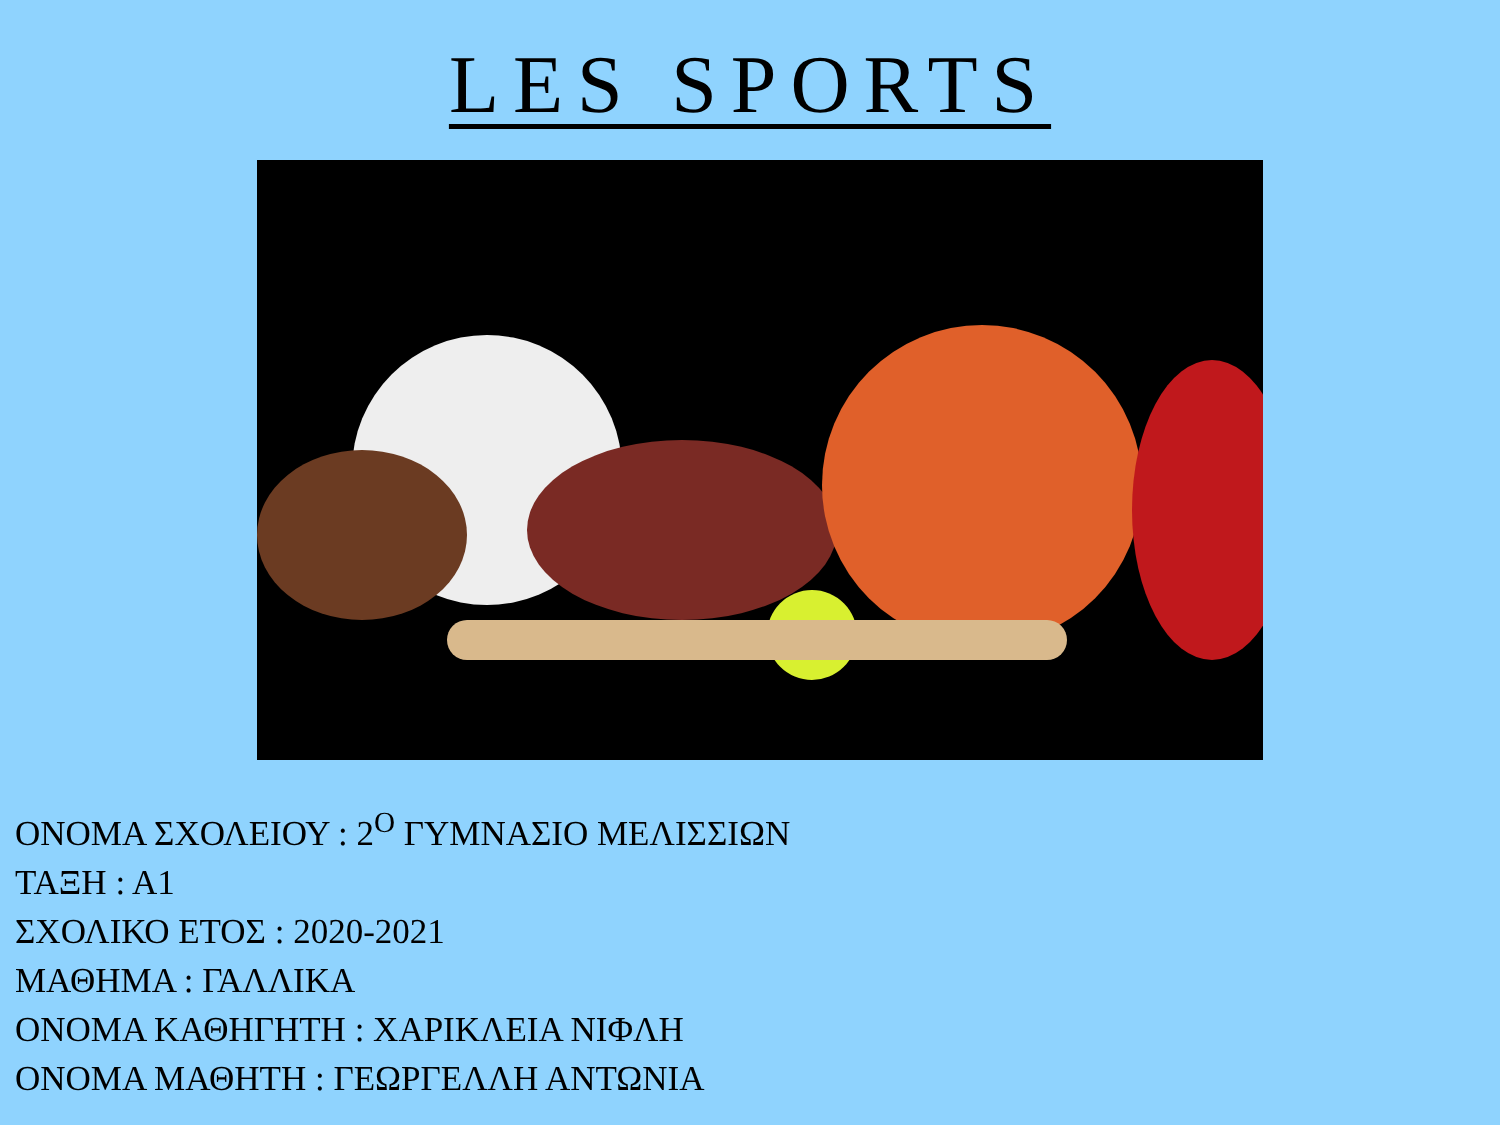LES SPORTS
ΟΝΟΜΑ ΣΧΟΛΕΙΟΥ : 2<sup>Ο</sup> ΓΥΜΝΑΣΙΟ ΜΕΛΙΣΣΙΩΝ
ΤΑΞΗ : Α1
ΣΧΟΛΙΚΟ ΕΤΟΣ : 2020-2021
ΜΑΘΗΜΑ : ΓΑΛΛΙΚΑ
ΟΝΟΜΑ ΚΑΘΗΓΗΤΗ : ΧΑΡΙΚΛΕΙΑ ΝΙΦΛΗ
ΟΝΟΜΑ ΜΑΘΗΤΗ : ΓΕΩΡΓΕΛΛΗ ΑΝΤΩΝΙΑ